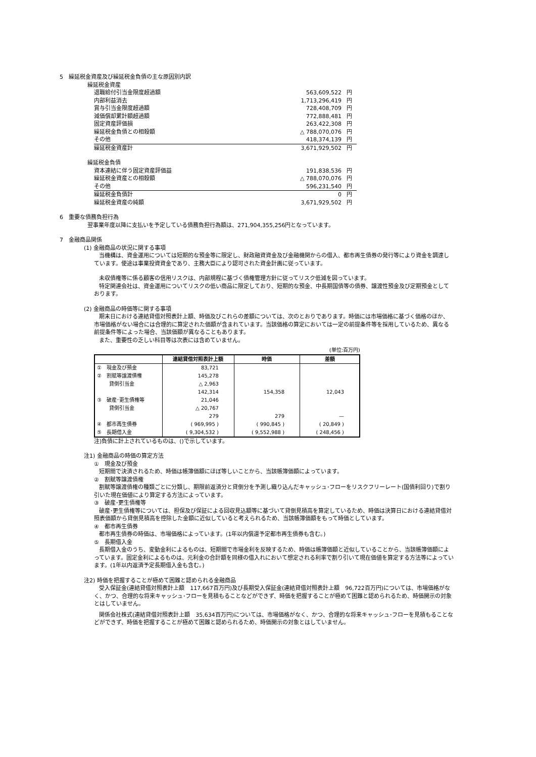5　繰延税金資産及び繰延税金負債の主な原因別内訳
繰延税金資産
| 退職給付引当金限度超過額 | 563,609,522 | 円 |
| 内部利益消去 | 1,713,296,419 | 円 |
| 賞与引当金限度超過額 | 728,408,709 | 円 |
| 減価償却累計額超過額 | 772,888,481 | 円 |
| 固定資産評価損 | 263,422,308 | 円 |
| 繰延税金負債との相殺額 | △ 788,070,076 | 円 |
| その他 | 418,374,139 | 円 |
| 繰延税金資産計 | 3,671,929,502 | 円 |
繰延税金負債
| 資本連結に伴う固定資産評価益 | 191,838,536 | 円 |
| 繰延税金資産との相殺額 | △ 788,070,076 | 円 |
| その他 | 596,231,540 | 円 |
| 繰延税金負債計 | 0 | 円 |
| 繰延税金資産の純額 | 3,671,929,502 | 円 |
6　重要な債務負担行為
翌事業年度以降に支払いを予定している債務負担行為額は、271,904,355,256円となっています。
7　金融商品関係
(1) 金融商品の状況に関する事項
当機構は、資金運用については短期的な預金等に限定し、財政融資資金及び金融機関からの借入、都市再生債券の発行等により資金を調達しています。使途は事業投資資金であり、主務大臣により認可された資金計画に従っています。
未収債権等に係る顧客の信用リスクは、内部規程に基づく債権管理方針に従ってリスク低減を図っています。
特定関連会社は、資金運用についてリスクの低い商品に限定しており、短期的な預金、中長期国債等の債券、譲渡性預金及び定期預金としております。
(2) 金融商品の時価等に関する事項
期末日における連結貸借対照表計上額、時価及びこれらの差額については、次のとおりであります。時価には市場価格に基づく価格のほか、市場価格がない場合には合理的に算定された価額が含まれています。当該価格の算定においては一定の前提条件等を採用しているため、異なる前提条件等によった場合、当該価額が異なることもあります。
また、重要性の乏しい科目等は次表には含めていません。
(単位:百万円)
| | 連結貸借対照表計上額 | 時価 | 差額 |
| --- | --- | --- | --- |
| ① 現金及び預金 | 83,721 | | |
| ② 割賦等譲渡債権 | 145,278 | | |
| 貸倒引当金 | △ 2,963 | | |
| | 142,314 | 154,358 | 12,043 |
| ③ 破産･更生債権等 | 21,046 | | |
| 貸倒引当金 | △ 20,767 | | |
| | 279 | 279 | — |
| ④ 都市再生債券 | ( 969,995 ) | ( 990,845 ) | ( 20,849 ) |
| ⑤ 長期借入金 | ( 9,304,532 ) | ( 9,552,988 ) | ( 248,456 ) |
注)負債に計上されているものは、()で示しています。
注1) 金融商品の時価の算定方法
①　現金及び預金
短期間で決済されるため、時価は帳簿価額にほぼ等しいことから、当該帳簿価額によっています。
②　割賦等譲渡債権
割賦等譲渡債権の種類ごとに分類し、期限前返済分と貸倒分を予測し織り込んだキャッシュ･フローをリスクフリーレート(国債利回り)で割り引いた現在価値により算定する方法によっています。
③　破産･更生債権等
破産･更生債権等については、担保及び保証による回収見込額等に基づいて貸倒見積高を算定しているため、時価は決算日における連結貸借対照表価額から貸倒見積高を控除した金額に近似していると考えられるため、当該帳簿価額をもって時価としています。
④　都市再生債券
都市再生債券の時価は、市場価格によっています。(1年以内償還予定都市再生債券も含む。)
⑤　長期借入金
長期借入金のうち、変動金利によるものは、短期間で市場金利を反映するため、時価は帳簿価額と近似していることから、当該帳簿価額によっています。固定金利によるものは、元利金の合計額を同様の借入れにおいて想定される利率で割り引いて現在価値を算定する方法等によっています。(1年以内返済予定長期借入金も含む。)
注2) 時価を把握することが極めて困難と認められる金融商品
受入保証金(連結貸借対照表計上額　117,667百万円)及び長期受入保証金(連結貸借対照表計上額　96,722百万円)については、市場価格がなく、かつ、合理的な将来キャッシュ･フローを見積もることなどができず、時価を把握することが極めて困難と認められるため、時価開示の対象とはしていません。
関係会社株式(連結貸借対照表計上額　35,634百万円)については、市場価格がなく、かつ、合理的な将来キャッシュ･フローを見積もることなどができず、時価を把握することが極めて困難と認められるため、時価開示の対象とはしていません。